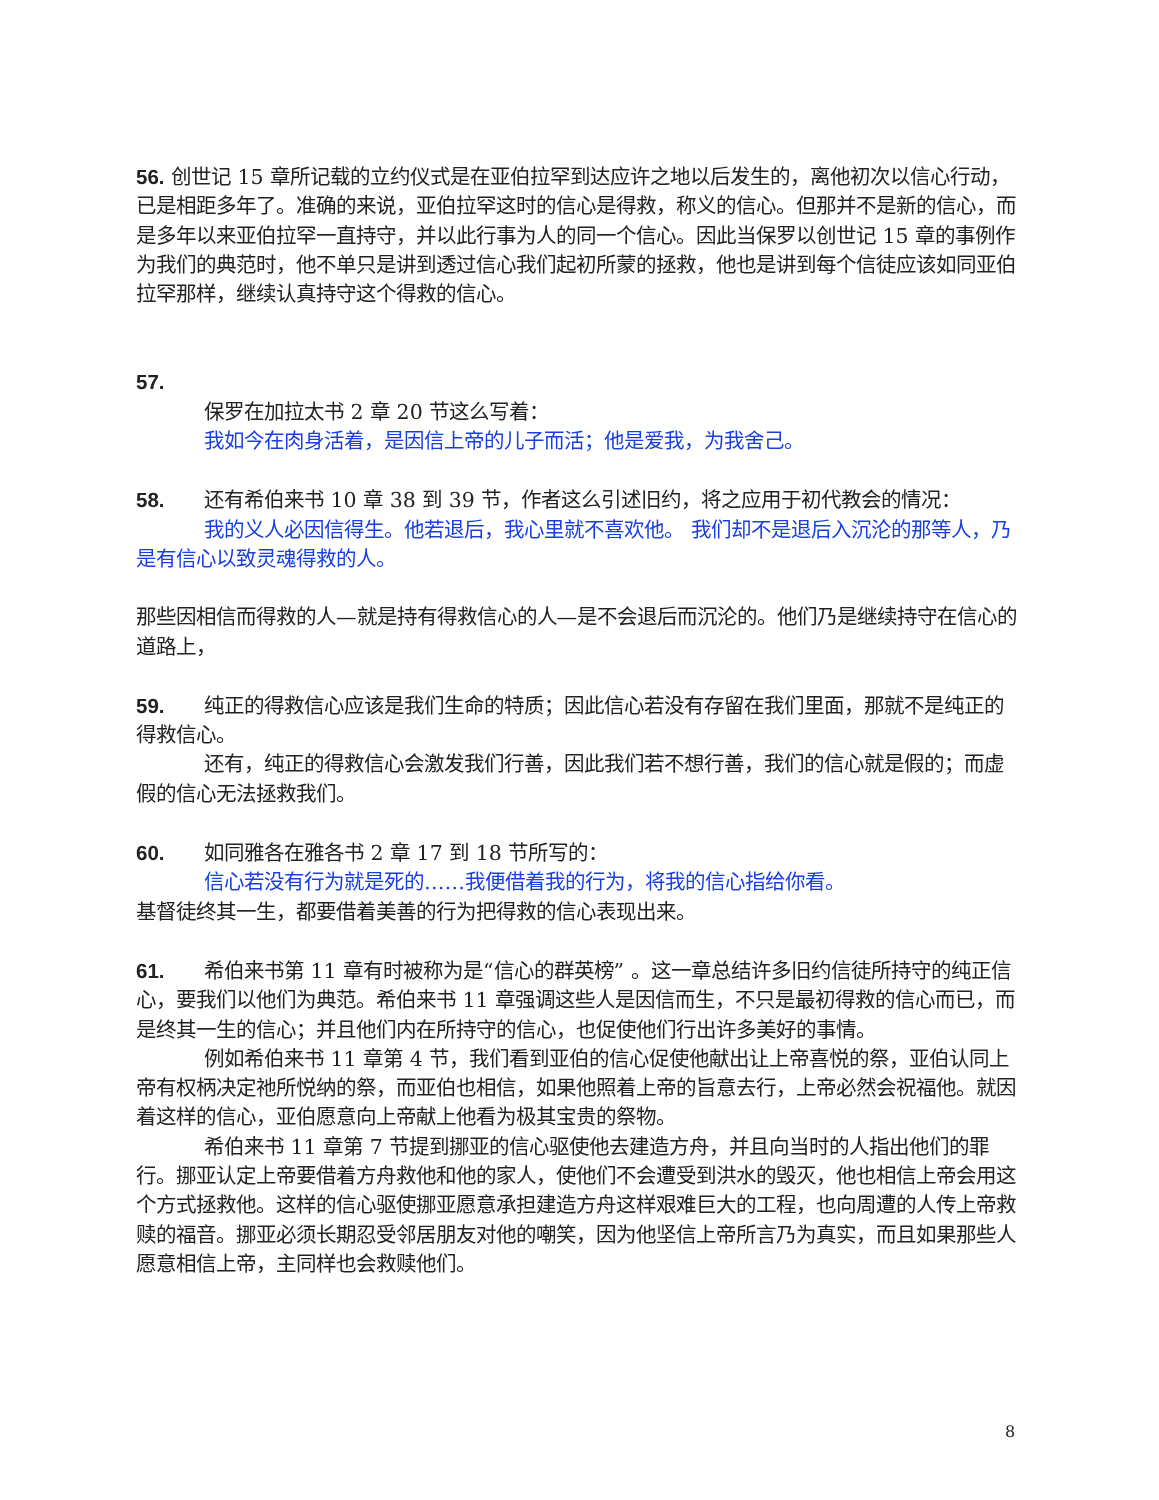56. 创世记 15 章所记载的立约仪式是在亚伯拉罕到达应许之地以后发生的，离他初次以信心行动，已是相距多年了。准确的来说，亚伯拉罕这时的信心是得救，称义的信心。但那并不是新的信心，而是多年以来亚伯拉罕一直持守，并以此行事为人的同一个信心。因此当保罗以创世记 15 章的事例作为我们的典范时，他不单只是讲到透过信心我们起初所蒙的拯救，他也是讲到每个信徒应该如同亚伯拉罕那样，继续认真持守这个得救的信心。
57.
保罗在加拉太书 2 章 20 节这么写着：
我如今在肉身活着，是因信上帝的儿子而活；他是爱我，为我舍己。
58. 还有希伯来书 10 章 38 到 39 节，作者这么引述旧约，将之应用于初代教会的情况：
我的义人必因信得生。他若退后，我心里就不喜欢他。 我们却不是退后入沉沦的那等人，乃是有信心以致灵魂得救的人。
那些因相信而得救的人—就是持有得救信心的人—是不会退后而沉沦的。他们乃是继续持守在信心的道路上，
59. 纯正的得救信心应该是我们生命的特质；因此信心若没有存留在我们里面，那就不是纯正的得救信心。
还有，纯正的得救信心会激发我们行善，因此我们若不想行善，我们的信心就是假的；而虚假的信心无法拯救我们。
60. 如同雅各在雅各书 2 章 17 到 18 节所写的：
信心若没有行为就是死的……我便借着我的行为，将我的信心指给你看。
基督徒终其一生，都要借着美善的行为把得救的信心表现出来。
61. 希伯来书第 11 章有时被称为是“信心的群英榜” 。这一章总结许多旧约信徒所持守的纯正信心，要我们以他们为典范。希伯来书 11 章强调这些人是因信而生，不只是最初得救的信心而已，而是终其一生的信心；并且他们内在所持守的信心，也促使他们行出许多美好的事情。
例如希伯来书 11 章第 4 节，我们看到亚伯的信心促使他献出让上帝喜悦的祭，亚伯认同上帝有权柄决定祂所悦纳的祭，而亚伯也相信，如果他照着上帝的旨意去行，上帝必然会祝福他。就因着这样的信心，亚伯愿意向上帝献上他看为极其宝贵的祭物。
希伯来书 11 章第 7 节提到挪亚的信心驱使他去建造方舟，并且向当时的人指出他们的罪行。挪亚认定上帝要借着方舟救他和他的家人，使他们不会遭受到洪水的毁灭，他也相信上帝会用这个方式拯救他。这样的信心驱使挪亚愿意承担建造方舟这样艰难巨大的工程，也向周遭的人传上帝救赎的福音。挪亚必须长期忍受邻居朋友对他的嘲笑，因为他坚信上帝所言乃为真实，而且如果那些人愿意相信上帝，主同样也会救赎他们。
8